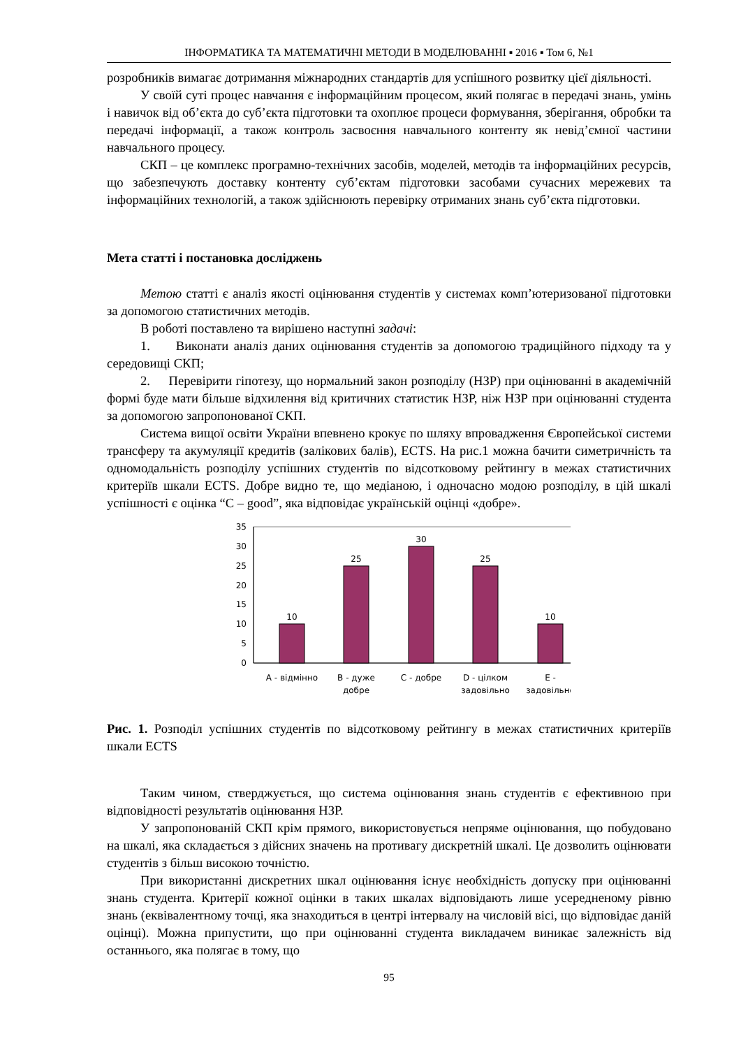ІНФОРМАТИКА ТА МАТЕМАТИЧНІ МЕТОДИ В МОДЕЛЮВАННІ ▪ 2016 ▪ Том 6, №1
розробників вимагає дотримання міжнародних стандартів для успішного розвитку цієї діяльності.
У своїй суті процес навчання є інформаційним процесом, який полягає в передачі знань, умінь і навичок від об’єкта до суб’єкта підготовки та охоплює процеси формування, зберігання, обробки та передачі інформації, а також контроль засвоєння навчального контенту як невід’ємної частини навчального процесу.
СКП – це комплекс програмно-технічних засобів, моделей, методів та інформаційних ресурсів, що забезпечують доставку контенту суб’єктам підготовки засобами сучасних мережевих та інформаційних технологій, а також здійснюють перевірку отриманих знань суб’єкта підготовки.
Мета статті і постановка досліджень
Метою статті є аналіз якості оцінювання студентів у системах комп’ютеризованої підготовки за допомогою статистичних методів.
В роботі поставлено та вирішено наступні задачі:
1. Виконати аналіз даних оцінювання студентів за допомогою традиційного підходу та у середовищі СКП;
2. Перевірити гіпотезу, що нормальний закон розподілу (НЗР) при оцінюванні в академічній формі буде мати більше відхилення від критичних статистик НЗР, ніж НЗР при оцінюванні студента за допомогою запропонованої СКП.
Система вищої освіти України впевнено крокує по шляху впровадження Європейської системи трансферу та акумуляції кредитів (залікових балів), ECTS. На рис.1 можна бачити симетричність та одномодальність розподілу успішних студентів по відсотковому рейтингу в межах статистичних критеріїв шкали ECTS. Добре видно те, що медіаною, і одночасно модою розподілу, в цій шкалі успішності є оцінка “C – good”, яка відповідає українській оцінці «добре».
35
30
25
20
15
10
5
0
10
25
30
25
10
A - відмінно
B - дуже
добре
C - добре
D - цілком
задовільно
E -
задовільно
Рис. 1. Розподіл успішних студентів по відсотковому рейтингу в межах статистичних критеріїв шкали ECTS
Таким чином, стверджується, що система оцінювання знань студентів є ефективною при відповідності результатів оцінювання НЗР.
У запропонованій СКП крім прямого, використовується непряме оцінювання, що побудовано на шкалі, яка складається з дійсних значень на противагу дискретній шкалі. Це дозволить оцінювати студентів з більш високою точністю.
При використанні дискретних шкал оцінювання існує необхідність допуску при оцінюванні знань студента. Критерії кожної оцінки в таких шкалах відповідають лише усередненому рівню знань (еквівалентному точці, яка знаходиться в центрі інтервалу на числовій вісі, що відповідає даній оцінці). Можна припустити, що при оцінюванні студента викладачем виникає залежність від останнього, яка полягає в тому, що
95